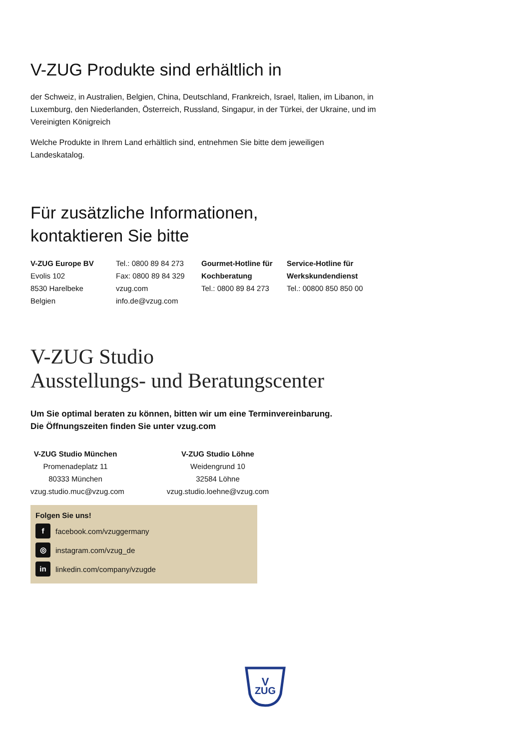V-ZUG Produkte sind erhältlich in
der Schweiz, in Australien, Belgien, China, Deutschland, Frankreich, Israel, Italien, im Libanon, in Luxemburg, den Niederlanden, Österreich, Russland, Singapur, in der Türkei, der Ukraine, und im Vereinigten Königreich
Welche Produkte in Ihrem Land erhältlich sind, entnehmen Sie bitte dem jeweiligen Landeskatalog.
Für zusätzliche Informationen,
kontaktieren Sie bitte
V-ZUG Europe BV
Evolis 102
8530 Harelbeke
Belgien
Tel.: 0800 89 84 273
Fax: 0800 89 84 329
vzug.com
info.de@vzug.com
Gourmet-Hotline für Kochberatung
Tel.: 0800 89 84 273
Service-Hotline für Werkskundendienst
Tel.: 00800 850 850 00
V-ZUG Studio
Ausstellungs- und Beratungscenter
Um Sie optimal beraten zu können, bitten wir um eine Terminvereinbarung.
Die Öffnungszeiten finden Sie unter vzug.com
V-ZUG Studio München
Promenadeplatz 11
80333 München
vzug.studio.muc@vzug.com
V-ZUG Studio Löhne
Weidengrund 10
32584 Löhne
vzug.studio.loehne@vzug.com
Folgen Sie uns!
f facebook.com/vzuggermany
◎ instagram.com/vzug_de
in linkedin.com/company/vzugde
V
ZUG